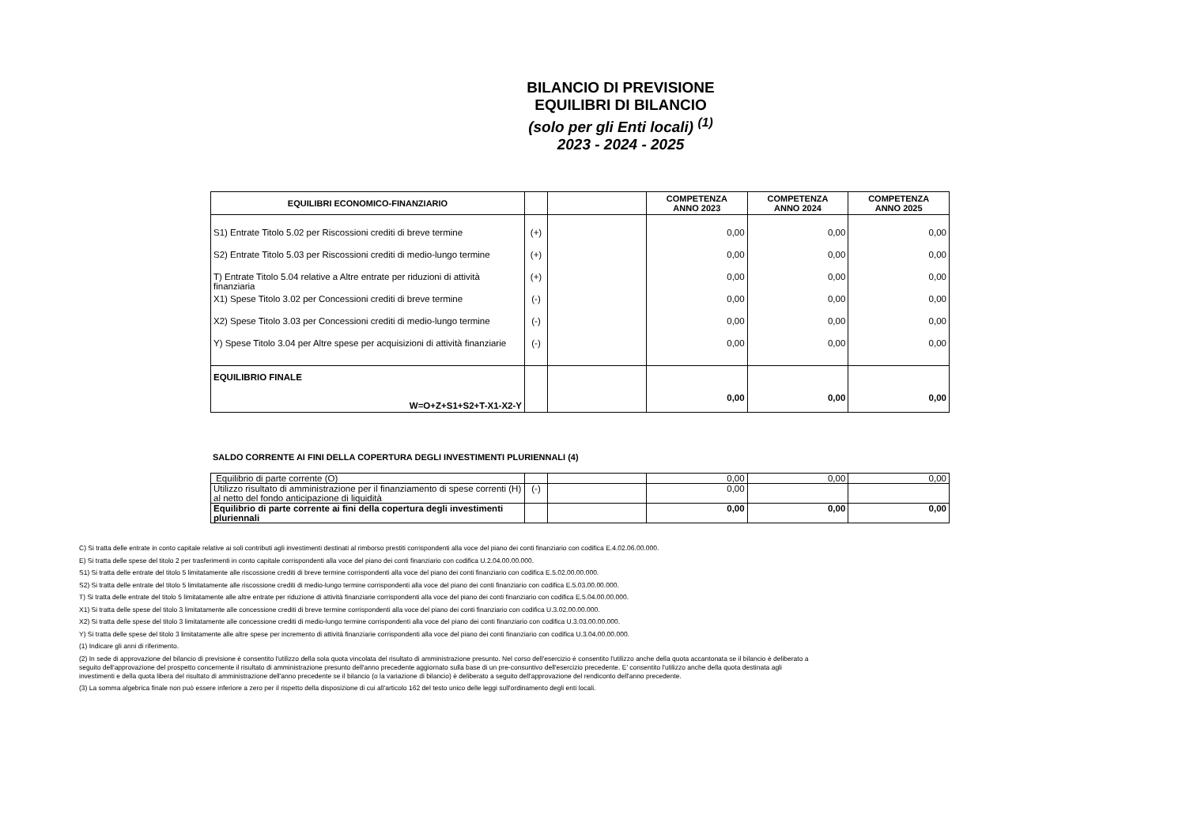BILANCIO DI PREVISIONE
EQUILIBRI DI BILANCIO
(solo per gli Enti locali) <sup>(1)</sup>
2023 - 2024 - 2025
| EQUILIBRI ECONOMICO-FINANZIARIO | | | COMPETENZA ANNO 2023 | COMPETENZA ANNO 2024 | COMPETENZA ANNO 2025 |
| --- | --- | --- | --- | --- | --- |
| S1) Entrate Titolo 5.02 per Riscossioni crediti di breve termine | (+) | | 0,00 | 0,00 | 0,00 |
| S2) Entrate Titolo 5.03 per Riscossioni crediti di medio-lungo termine | (+) | | 0,00 | 0,00 | 0,00 |
| T) Entrate Titolo 5.04 relative a Altre entrate per riduzioni di attività finanziaria | (+) | | 0,00 | 0,00 | 0,00 |
| X1) Spese Titolo 3.02 per Concessioni crediti di breve termine | (-) | | 0,00 | 0,00 | 0,00 |
| X2) Spese Titolo 3.03 per Concessioni crediti di medio-lungo termine | (-) | | 0,00 | 0,00 | 0,00 |
| Y) Spese Titolo 3.04 per Altre spese per acquisizioni di attività finanziarie | (-) | | 0,00 | 0,00 | 0,00 |
| EQUILIBRIO FINALE W=O+Z+S1+S2+T-X1-X2-Y | | | 0,00 | 0,00 | 0,00 |
SALDO CORRENTE AI FINI DELLA COPERTURA DEGLI INVESTIMENTI PLURIENNALI (4)
| Equilibrio di parte corrente (O) | | | 0,00 | 0,00 | 0,00 |
| Utilizzo risultato di amministrazione per il finanziamento di spese correnti (H) al netto del fondo anticipazione di liquidità | (-) | | 0,00 | | |
| Equilibrio di parte corrente ai fini della copertura degli investimenti pluriennali | | | 0,00 | 0,00 | 0,00 |
C) Si tratta delle entrate in conto capitale relative ai soli contributi agli investimenti destinati al rimborso prestiti corrispondenti alla voce del piano dei conti finanziario con codifica E.4.02.06.00.000.
E) Si tratta delle spese del titolo 2 per trasferimenti in conto capitale corrispondenti alla voce del piano dei conti finanziario con codifica U.2.04.00.00.000.
S1) Si tratta delle entrate del titolo 5 limitatamente alle riscossione crediti di breve termine corrispondenti alla voce del piano dei conti finanziario con codifica E.5.02.00.00.000.
S2) Si tratta delle entrate del titolo 5 limitatamente alle riscossione crediti di medio-lungo termine corrispondenti alla voce del piano dei conti finanziario con codifica E.5.03.00.00.000.
T) Si tratta delle entrate del titolo 5 limitatamente alle altre entrate per riduzione di attività finanziarie corrispondenti alla voce del piano dei conti finanziario con codifica E.5.04.00.00.000.
X1) Si tratta delle spese del titolo 3 limitatamente alle concessione crediti di breve termine corrispondenti alla voce del piano dei conti finanziario con codifica U.3.02.00.00.000.
X2) Si tratta delle spese del titolo 3 limitatamente alle concessione crediti di medio-lungo termine corrispondenti alla voce del piano dei conti finanziario con codifica U.3.03.00.00.000.
Y) Si tratta delle spese del titolo 3 limitatamente alle altre spese per incremento di attività finanziarie corrispondenti alla voce del piano dei conti finanziario con codifica U.3.04.00.00.000.
(1) Indicare gli anni di riferimento.
(2) In sede di approvazione del bilancio di previsione è consentito l'utilizzo della sola quota vincolata del risultato di amministrazione presunto. Nel corso dell'esercizio è consentito l'utilizzo anche della quota accantonata se il bilancio è deliberato a seguito dell'approvazione del prospetto concernente il risultato di amministrazione presunto dell'anno precedente aggiornato sulla base di un pre-consuntivo dell'esercizio precedente. E' consentito l'utilizzo anche della quota destinata agli investimenti e della quota libera del risultato di amministrazione dell'anno precedente se il bilancio (o la variazione di bilancio) è deliberato a seguito dell'approvazione del rendiconto dell'anno precedente.
(3) La somma algebrica finale non può essere inferiore a zero per il rispetto della disposizione di cui all'articolo 162 del testo unico delle leggi sull'ordinamento degli enti locali.